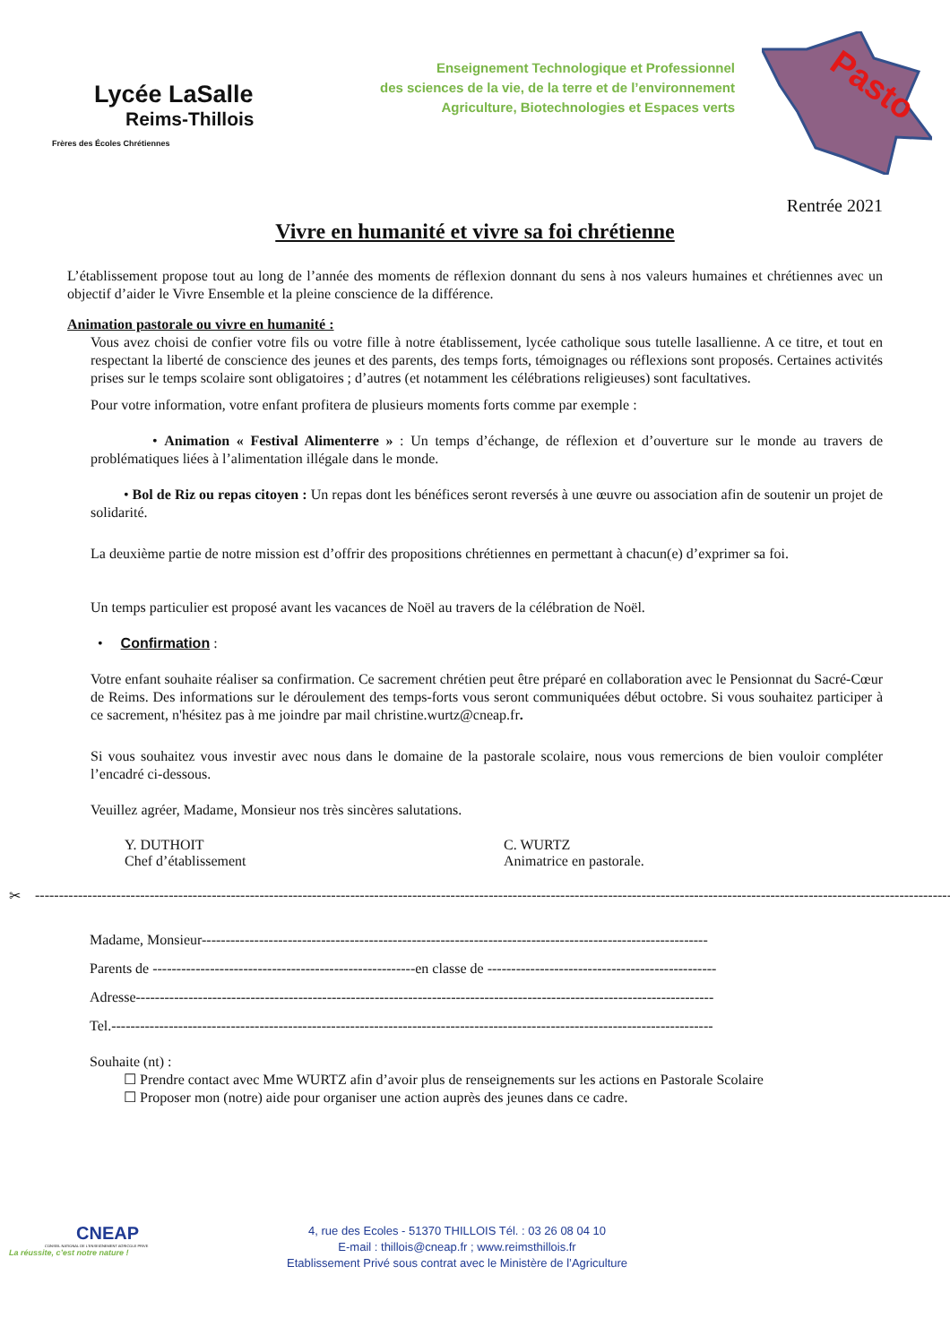Lycée LaSalle
Reims-Thillois
Frères des Écoles Chrétiennes
Enseignement Technologique et Professionnel
des sciences de la vie, de la terre et de l’environnement
Agriculture, Biotechnologies et Espaces verts
Pasto
Rentrée 2021
Vivre en humanité et vivre sa foi chrétienne
L’établissement propose tout au long de l’année des moments de réflexion donnant du sens à nos valeurs humaines et chrétiennes avec un objectif d’aider le Vivre Ensemble et la pleine conscience de la différence.
Animation pastorale ou vivre en humanité :
Vous avez choisi de confier votre fils ou votre fille à notre établissement, lycée catholique sous tutelle lasallienne. A ce titre, et tout en respectant la liberté de conscience des jeunes et des parents, des temps forts, témoignages ou réflexions sont proposés. Certaines activités prises sur le temps scolaire sont obligatoires ; d’autres (et notamment les célébrations religieuses) sont facultatives.
Pour votre information, votre enfant profitera de plusieurs moments forts comme par exemple :
• Animation « Festival Alimenterre » : Un temps d’échange, de réflexion et d’ouverture sur le monde au travers de problématiques liées à l’alimentation illégale dans le monde.
• Bol de Riz ou repas citoyen : Un repas dont les bénéfices seront reversés à une œuvre ou association afin de soutenir un projet de solidarité.
La deuxième partie de notre mission est d’offrir des propositions chrétiennes en permettant à chacun(e) d’exprimer sa foi.
Un temps particulier est proposé avant les vacances de Noël au travers de la célébration de Noël.
• Confirmation :
Votre enfant souhaite réaliser sa confirmation. Ce sacrement chrétien peut être préparé en collaboration avec le Pensionnat du Sacré-Cœur de Reims. Des informations sur le déroulement des temps-forts vous seront communiquées début octobre. Si vous souhaitez participer à ce sacrement, n'hésitez pas à me joindre par mail christine.wurtz@cneap.fr.
Si vous souhaitez vous investir avec nous dans le domaine de la pastorale scolaire, nous vous remercions de bien vouloir compléter l’encadré ci-dessous.
Veuillez agréer, Madame, Monsieur nos très sincères salutations.
Y. DUTHOIT
Chef d’établissement
C. WURTZ
Animatrice en pastorale.
✂ ------------------------------------------------------------------------------------------------------------------------------------------------------------------------------------------------------------
Madame, Monsieur----------------------------------------------------------------------------------------------------------
Parents de -------------------------------------------------------en classe de ------------------------------------------------
Adresse-------------------------------------------------------------------------------------------------------------------------
Tel.------------------------------------------------------------------------------------------------------------------------------
Souhaite (nt) :
☐ Prendre contact avec Mme WURTZ afin d’avoir plus de renseignements sur les actions en Pastorale Scolaire
☐ Proposer mon (notre) aide pour organiser une action auprès des jeunes dans ce cadre.
CNEAP
CONSEIL NATIONAL DE L'ENSEIGNEMENT AGRICOLE PRIVE
La réussite, c’est notre nature !
4, rue des Ecoles - 51370 THILLOIS Tél. : 03 26 08 04 10
E-mail : thillois@cneap.fr ; www.reimsthillois.fr
Etablissement Privé sous contrat avec le Ministère de l’Agriculture